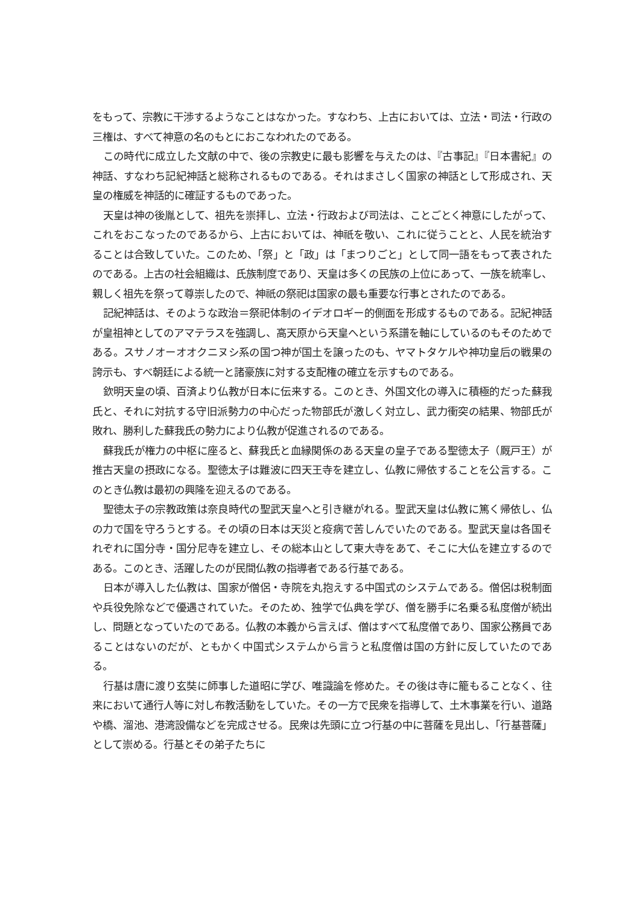をもって、宗教に干渉するようなことはなかった。すなわち、上古においては、立法・司法・行政の三権は、すべて神意の名のもとにおこなわれたのである。
この時代に成立した文献の中で、後の宗教史に最も影響を与えたのは、『古事記』『日本書紀』の神話、すなわち記紀神話と総称されるものである。それはまさしく国家の神話として形成され、天皇の権威を神話的に確証するものであった。
天皇は神の後胤として、祖先を崇拝し、立法・行政および司法は、ことごとく神意にしたがって、これをおこなったのであるから、上古においては、神祇を敬い、これに従うことと、人民を統治することは合致していた。このため、「祭」と「政」は「まつりごと」として同一語をもって表されたのである。上古の社会組織は、氏族制度であり、天皇は多くの民族の上位にあって、一族を統率し、親しく祖先を祭って尊崇したので、神祇の祭祀は国家の最も重要な行事とされたのである。
記紀神話は、そのような政治＝祭祀体制のイデオロギー的側面を形成するものである。記紀神話が皇祖神としてのアマテラスを強調し、高天原から天皇へという系譜を軸にしているのもそのためである。スサノオーオオクニヌシ系の国つ神が国土を譲ったのも、ヤマトタケルや神功皇后の戦果の誇示も、すべ朝廷による統一と諸豪族に対する支配権の確立を示すものである。
欽明天皇の頃、百済より仏教が日本に伝来する。このとき、外国文化の導入に積極的だった蘇我氏と、それに対抗する守旧派勢力の中心だった物部氏が激しく対立し、武力衝突の結果、物部氏が敗れ、勝利した蘇我氏の勢力により仏教が促進されるのである。
蘇我氏が権力の中枢に座ると、蘇我氏と血縁関係のある天皇の皇子である聖徳太子（厩戸王）が推古天皇の摂政になる。聖徳太子は難波に四天王寺を建立し、仏教に帰依することを公言する。このとき仏教は最初の興隆を迎えるのである。
聖徳太子の宗教政策は奈良時代の聖武天皇へと引き継がれる。聖武天皇は仏教に篤く帰依し、仏の力で国を守ろうとする。その頃の日本は天災と疫病で苦しんでいたのである。聖武天皇は各国それぞれに国分寺・国分尼寺を建立し、その総本山として東大寺をあて、そこに大仏を建立するのである。このとき、活躍したのが民間仏教の指導者である行基である。
日本が導入した仏教は、国家が僧侶・寺院を丸抱えする中国式のシステムである。僧侶は税制面や兵役免除などで優遇されていた。そのため、独学で仏典を学び、僧を勝手に名乗る私度僧が続出し、問題となっていたのである。仏教の本義から言えば、僧はすべて私度僧であり、国家公務員であることはないのだが、ともかく中国式システムから言うと私度僧は国の方針に反していたのである。
行基は唐に渡り玄奘に師事した道昭に学び、唯識論を修めた。その後は寺に籠もることなく、往来において通行人等に対し布教活動をしていた。その一方で民衆を指導して、土木事業を行い、道路や橋、溜池、港湾設備などを完成させる。民衆は先頭に立つ行基の中に菩薩を見出し、「行基菩薩」として崇める。行基とその弟子たちに